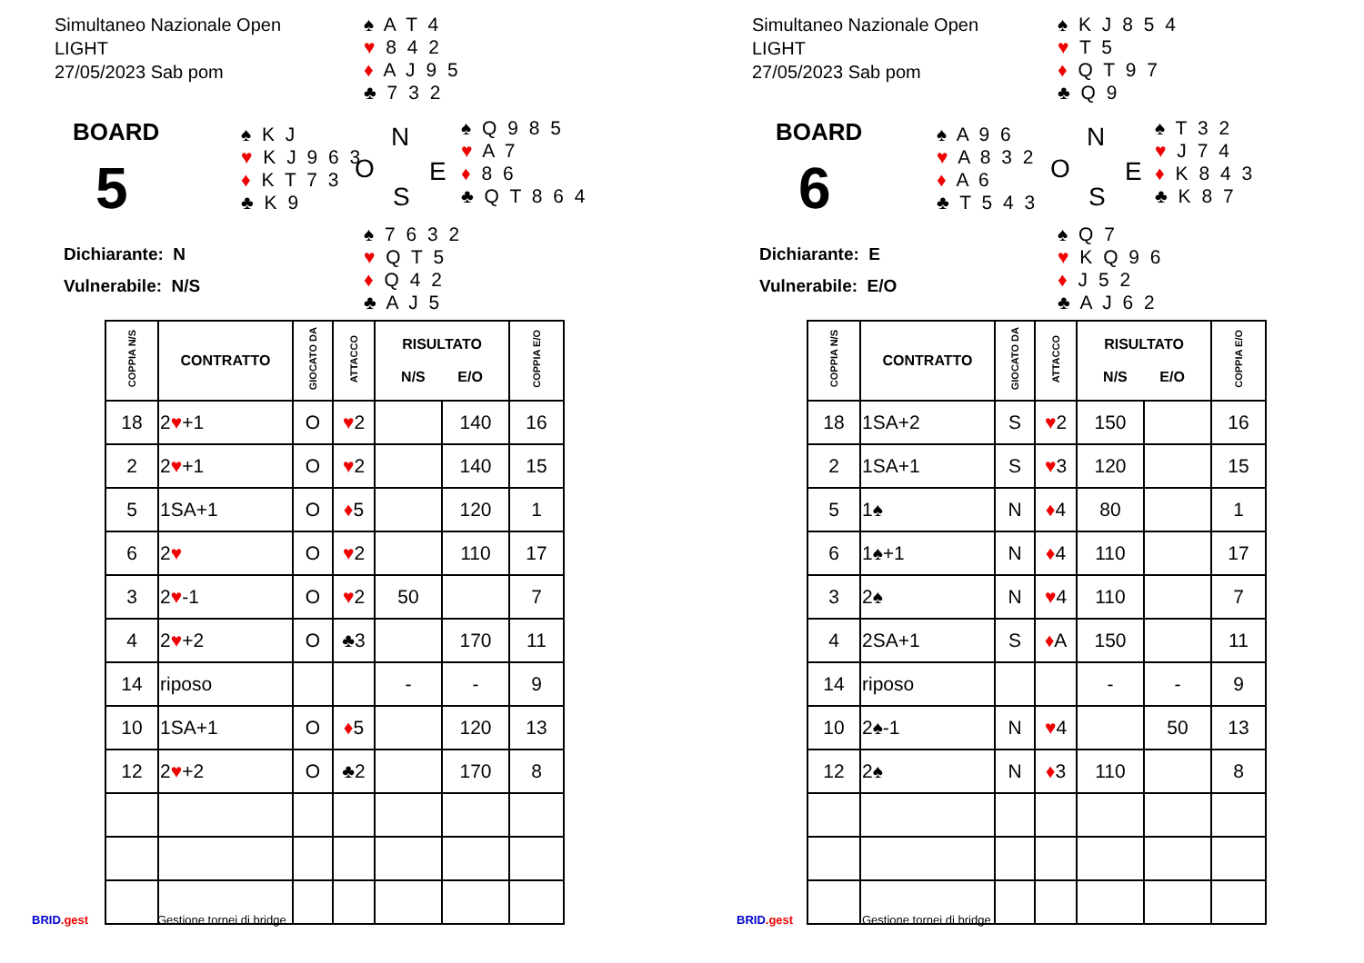Simultaneo Nazionale Open
LIGHT
27/05/2023 Sab pom
♠ A T 4
♥ 8 4 2
♦ A J 9 5
♣ 7 3 2
BOARD
5
♠ K J
♥ K J 9 6 3
♦ K T 7 3
♣ K 9
N
O E
S
♠ Q 9 8 5
♥ A 7
♦ 8 6
♣ Q T 8 6 4
♠ 7 6 3 2
♥ Q T 5
♦ Q 4 2
♣ A J 5
Dichiarante: N
Vulnerabile: N/S
| COPPIA N/S | CONTRATTO | GIOCATO DA | ATTACCO | RISULTATO N/S E/O | | COPPIA E/O |
| --- | --- | --- | --- | --- | --- | --- |
| 18 | 2 ♥ +1 | O | ♥ 2 | | 140 | 16 |
| 2 | 2 ♥ +1 | O | ♥ 2 | | 140 | 15 |
| 5 | 1SA+1 | O | ♦ 5 | | 120 | 1 |
| 6 | 2 ♥ | O | ♥ 2 | | 110 | 17 |
| 3 | 2 ♥ -1 | O | ♥ 2 | 50 | | 7 |
| 4 | 2 ♥ +2 | O | ♣3 | | 170 | 11 |
| 14 | riposo | | | - | - | 9 |
| 10 | 1SA+1 | O | ♦ 5 | | 120 | 13 |
| 12 | 2 ♥ +2 | O | ♣2 | | 170 | 8 |
BRID.gest Gestione tornei di bridge
Simultaneo Nazionale Open
LIGHT
27/05/2023 Sab pom
♠ K J 8 5 4
♥ T 5
♦ Q T 9 7
♣ Q 9
BOARD
6
♠ A 9 6
♥ A 8 3 2
♦ A 6
♣ T 5 4 3
N
O E
S
♠ T 3 2
♥ J 7 4
♦ K 8 4 3
♣ K 8 7
♠ Q 7
♥ K Q 9 6
♦ J 5 2
♣ A J 6 2
Dichiarante: E
Vulnerabile: E/O
| COPPIA N/S | CONTRATTO | GIOCATO DA | ATTACCO | RISULTATO N/S E/O | | COPPIA E/O |
| --- | --- | --- | --- | --- | --- | --- |
| 18 | 1SA+2 | S | ♥ 2 | 150 | | 16 |
| 2 | 1SA+1 | S | ♥ 3 | 120 | | 15 |
| 5 | 1♠ | N | ♦ 4 | 80 | | 1 |
| 6 | 1♠+1 | N | ♦ 4 | 110 | | 17 |
| 3 | 2♠ | N | ♥ 4 | 110 | | 7 |
| 4 | 2SA+1 | S | ♦ A | 150 | | 11 |
| 14 | riposo | | | - | - | 9 |
| 10 | 2♠-1 | N | ♥ 4 | | 50 | 13 |
| 12 | 2♠ | N | ♦ 3 | 110 | | 8 |
BRID.gest Gestione tornei di bridge